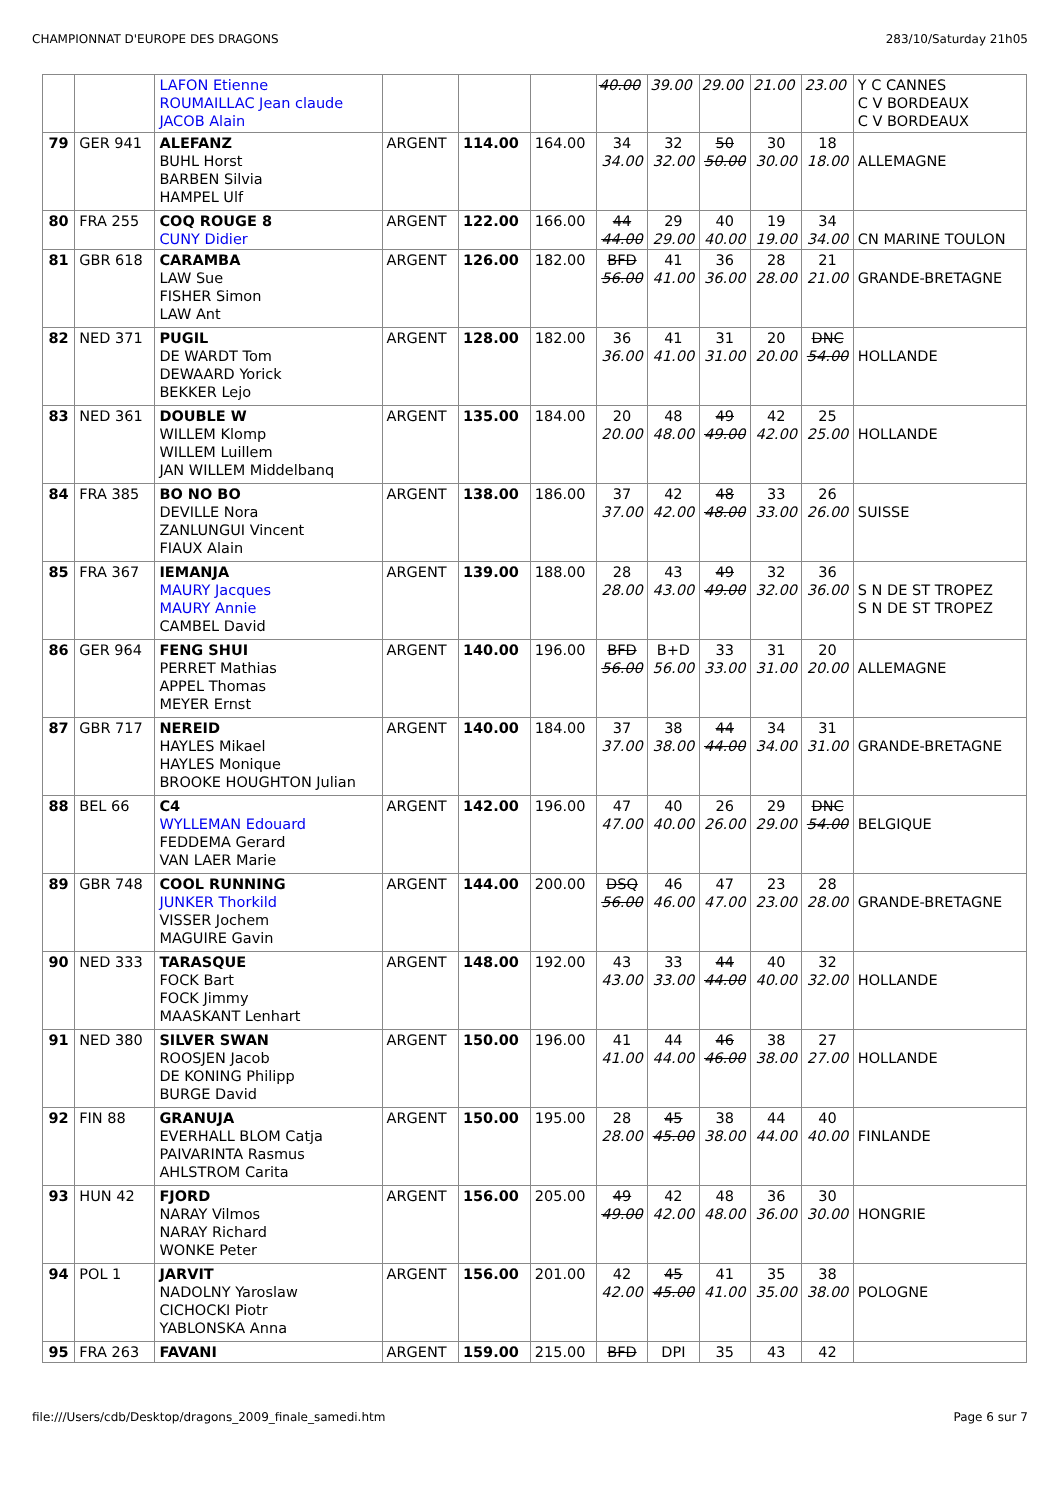CHAMPIONNAT D'EUROPE DES DRAGONS 283/10/Saturday 21h05
| | | LAFON Etienne ROUMAILLAC Jean claude JACOB Alain | | | | 40.00 | 39.00 | 29.00 | 21.00 | 23.00 | Y C CANNES C V BORDEAUX C V BORDEAUX |
| 79 | GER 941 | ALEFANZ BUHL Horst BARBEN Silvia HAMPEL Ulf | ARGENT | 114.00 | 164.00 | 34 34.00 | 32 32.00 | 50 50.00 | 30 30.00 | 18 18.00 | ALLEMAGNE |
| 80 | FRA 255 | COQ ROUGE 8 CUNY Didier | ARGENT | 122.00 | 166.00 | 44 44.00 | 29 29.00 | 40 40.00 | 19 19.00 | 34 34.00 | CN MARINE TOULON |
| 81 | GBR 618 | CARAMBA LAW Sue FISHER Simon LAW Ant | ARGENT | 126.00 | 182.00 | BFD 56.00 | 41 41.00 | 36 36.00 | 28 28.00 | 21 21.00 | GRANDE-BRETAGNE |
| 82 | NED 371 | PUGIL DE WARDT Tom DEWAARD Yorick BEKKER Lejo | ARGENT | 128.00 | 182.00 | 36 36.00 | 41 41.00 | 31 31.00 | 20 20.00 | DNC 54.00 | HOLLANDE |
| 83 | NED 361 | DOUBLE W WILLEM Klomp WILLEM Luillem JAN WILLEM Middelbanq | ARGENT | 135.00 | 184.00 | 20 20.00 | 48 48.00 | 49 49.00 | 42 42.00 | 25 25.00 | HOLLANDE |
| 84 | FRA 385 | BO NO BO DEVILLE Nora ZANLUNGUI Vincent FIAUX Alain | ARGENT | 138.00 | 186.00 | 37 37.00 | 42 42.00 | 48 48.00 | 33 33.00 | 26 26.00 | SUISSE |
| 85 | FRA 367 | IEMANJA MAURY Jacques MAURY Annie CAMBEL David | ARGENT | 139.00 | 188.00 | 28 28.00 | 43 43.00 | 49 49.00 | 32 32.00 | 36 36.00 | S N DE ST TROPEZ S N DE ST TROPEZ |
| 86 | GER 964 | FENG SHUI PERRET Mathias APPEL Thomas MEYER Ernst | ARGENT | 140.00 | 196.00 | BFD 56.00 | B+D 56.00 | 33 33.00 | 31 31.00 | 20 20.00 | ALLEMAGNE |
| 87 | GBR 717 | NEREID HAYLES Mikael HAYLES Monique BROOKE HOUGHTON Julian | ARGENT | 140.00 | 184.00 | 37 37.00 | 38 38.00 | 44 44.00 | 34 34.00 | 31 31.00 | GRANDE-BRETAGNE |
| 88 | BEL 66 | C4 WYLLEMAN Edouard FEDDEMA Gerard VAN LAER Marie | ARGENT | 142.00 | 196.00 | 47 47.00 | 40 40.00 | 26 26.00 | 29 29.00 | DNC 54.00 | BELGIQUE |
| 89 | GBR 748 | COOL RUNNING JUNKER Thorkild VISSER Jochem MAGUIRE Gavin | ARGENT | 144.00 | 200.00 | DSQ 56.00 | 46 46.00 | 47 47.00 | 23 23.00 | 28 28.00 | GRANDE-BRETAGNE |
| 90 | NED 333 | TARASQUE FOCK Bart FOCK Jimmy MAASKANT Lenhart | ARGENT | 148.00 | 192.00 | 43 43.00 | 33 33.00 | 44 44.00 | 40 40.00 | 32 32.00 | HOLLANDE |
| 91 | NED 380 | SILVER SWAN ROOSJEN Jacob DE KONING Philipp BURGE David | ARGENT | 150.00 | 196.00 | 41 41.00 | 44 44.00 | 46 46.00 | 38 38.00 | 27 27.00 | HOLLANDE |
| 92 | FIN 88 | GRANUJA EVERHALL BLOM Catja PAIVARINTA Rasmus AHLSTROM Carita | ARGENT | 150.00 | 195.00 | 28 28.00 | 45 45.00 | 38 38.00 | 44 44.00 | 40 40.00 | FINLANDE |
| 93 | HUN 42 | FJORD NARAY Vilmos NARAY Richard WONKE Peter | ARGENT | 156.00 | 205.00 | 49 49.00 | 42 42.00 | 48 48.00 | 36 36.00 | 30 30.00 | HONGRIE |
| 94 | POL 1 | JARVIT NADOLNY Yaroslaw CICHOCKI Piotr YABLONSKA Anna | ARGENT | 156.00 | 201.00 | 42 42.00 | 45 45.00 | 41 41.00 | 35 35.00 | 38 38.00 | POLOGNE |
| 95 | FRA 263 | FAVANI | ARGENT | 159.00 | 215.00 | BFD | DPI | 35 | 43 | 42 | |
file:///Users/cdb/Desktop/dragons_2009_finale_samedi.htm Page 6 sur 7